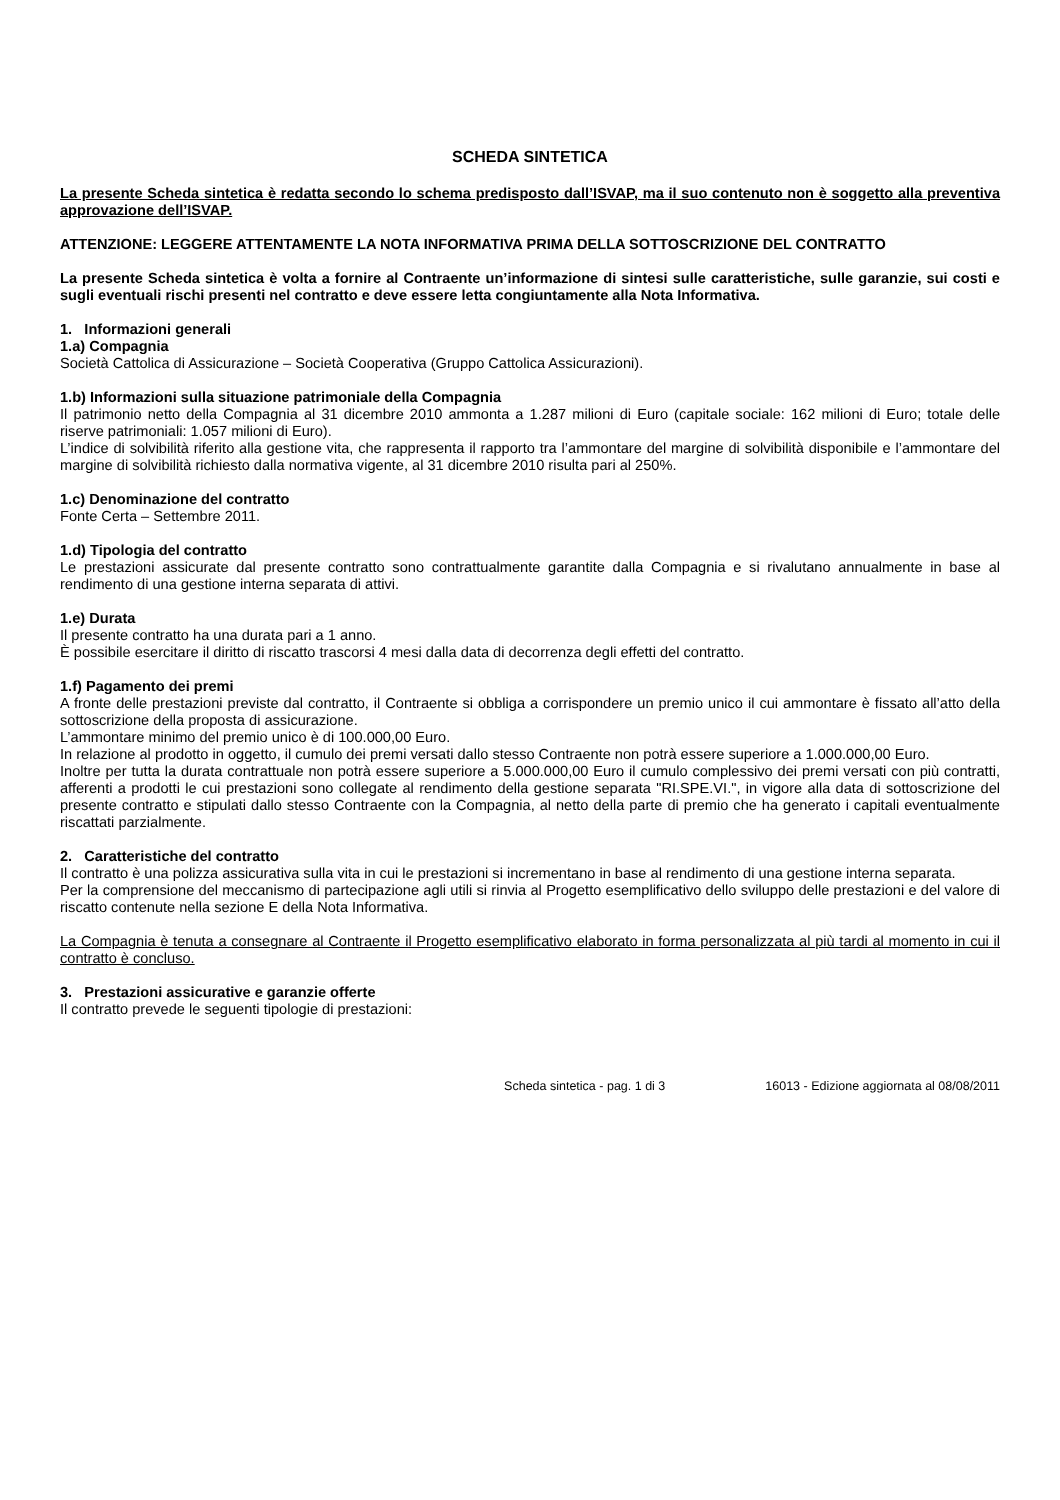SCHEDA SINTETICA
La presente Scheda sintetica è redatta secondo lo schema predisposto dall’ISVAP, ma il suo contenuto non è soggetto alla preventiva approvazione dell’ISVAP.
ATTENZIONE: LEGGERE ATTENTAMENTE LA NOTA INFORMATIVA PRIMA DELLA SOTTOSCRIZIONE DEL CONTRATTO
La presente Scheda sintetica è volta a fornire al Contraente un’informazione di sintesi sulle caratteristiche, sulle garanzie, sui costi e sugli eventuali rischi presenti nel contratto e deve essere letta congiuntamente alla Nota Informativa.
1. Informazioni generali
1.a) Compagnia
Società Cattolica di Assicurazione – Società Cooperativa (Gruppo Cattolica Assicurazioni).
1.b) Informazioni sulla situazione patrimoniale della Compagnia
Il patrimonio netto della Compagnia al 31 dicembre 2010 ammonta a 1.287 milioni di Euro (capitale sociale: 162 milioni di Euro; totale delle riserve patrimoniali: 1.057 milioni di Euro).
L’indice di solvibilità riferito alla gestione vita, che rappresenta il rapporto tra l’ammontare del margine di solvibilità disponibile e l’ammontare del margine di solvibilità richiesto dalla normativa vigente, al 31 dicembre 2010 risulta pari al 250%.
1.c) Denominazione del contratto
Fonte Certa – Settembre 2011.
1.d) Tipologia del contratto
Le prestazioni assicurate dal presente contratto sono contrattualmente garantite dalla Compagnia e si rivalutano annualmente in base al rendimento di una gestione interna separata di attivi.
1.e) Durata
Il presente contratto ha una durata pari a 1 anno.
È possibile esercitare il diritto di riscatto trascorsi 4 mesi dalla data di decorrenza degli effetti del contratto.
1.f) Pagamento dei premi
A fronte delle prestazioni previste dal contratto, il Contraente si obbliga a corrispondere un premio unico il cui ammontare è fissato all’atto della sottoscrizione della proposta di assicurazione.
L’ammontare minimo del premio unico è di 100.000,00 Euro.
In relazione al prodotto in oggetto, il cumulo dei premi versati dallo stesso Contraente non potrà essere superiore a 1.000.000,00 Euro.
Inoltre per tutta la durata contrattuale non potrà essere superiore a 5.000.000,00 Euro il cumulo complessivo dei premi versati con più contratti, afferenti a prodotti le cui prestazioni sono collegate al rendimento della gestione separata "RI.SPE.VI.", in vigore alla data di sottoscrizione del presente contratto e stipulati dallo stesso Contraente con la Compagnia, al netto della parte di premio che ha generato i capitali eventualmente riscattati parzialmente.
2. Caratteristiche del contratto
Il contratto è una polizza assicurativa sulla vita in cui le prestazioni si incrementano in base al rendimento di una gestione interna separata.
Per la comprensione del meccanismo di partecipazione agli utili si rinvia al Progetto esemplificativo dello sviluppo delle prestazioni e del valore di riscatto contenute nella sezione E della Nota Informativa.
La Compagnia è tenuta a consegnare al Contraente il Progetto esemplificativo elaborato in forma personalizzata al più tardi al momento in cui il contratto è concluso.
3. Prestazioni assicurative e garanzie offerte
Il contratto prevede le seguenti tipologie di prestazioni:
Scheda sintetica - pag. 1 di 3 16013 - Edizione aggiornata al 08/08/2011